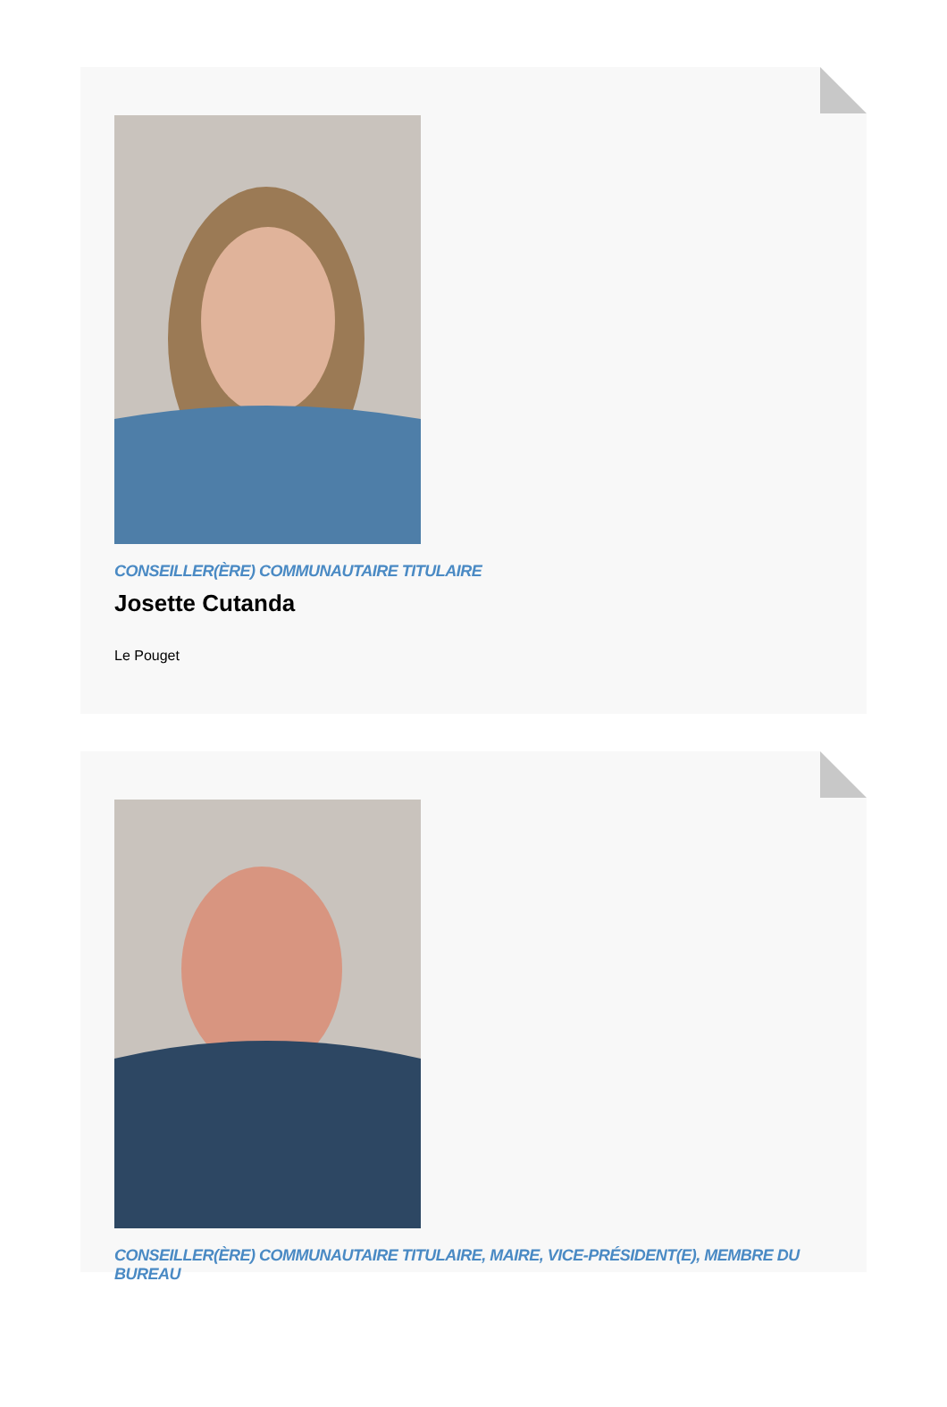CONSEILLER(ÈRE) COMMUNAUTAIRE TITULAIRE
Josette Cutanda
Le Pouget
CONSEILLER(ÈRE) COMMUNAUTAIRE TITULAIRE, MAIRE, VICE-PRÉSIDENT(E), MEMBRE DU BUREAU